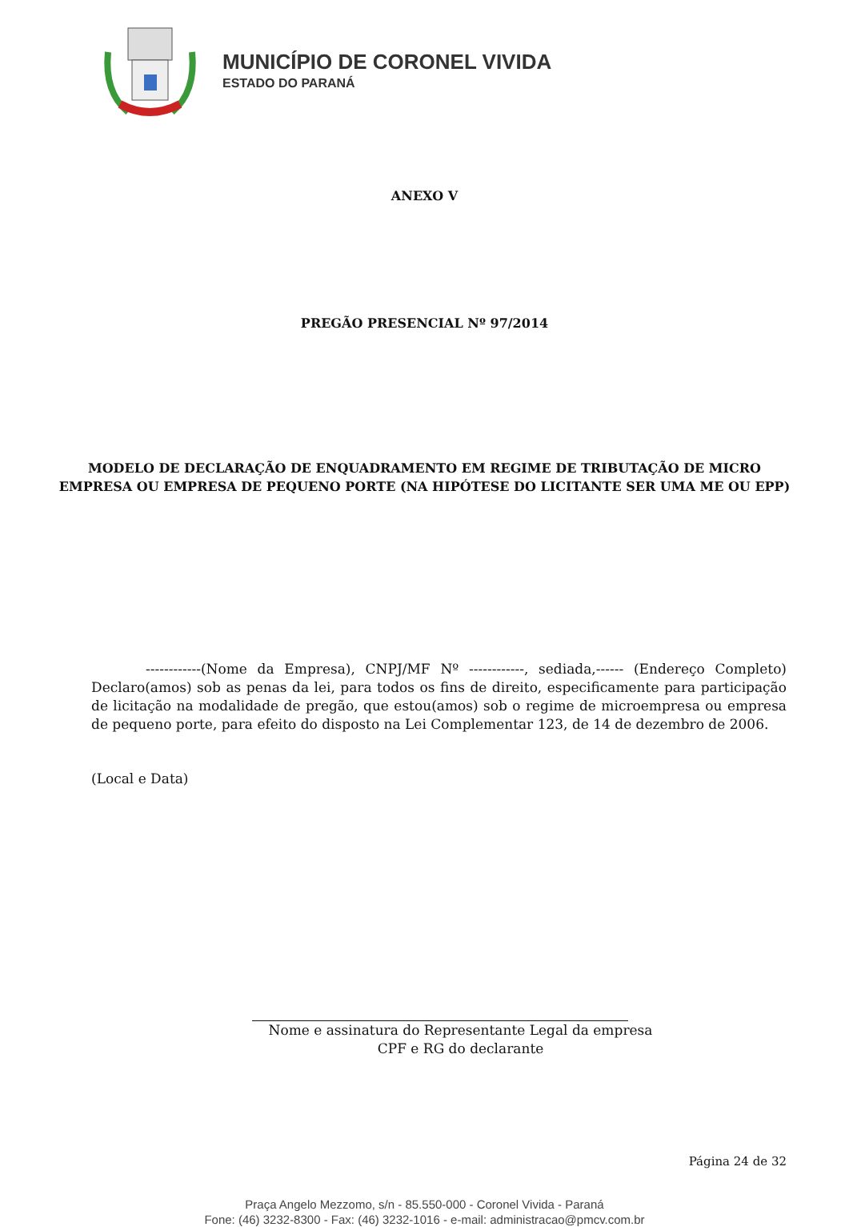MUNICÍPIO DE CORONEL VIVIDA
ESTADO DO PARANÁ
ANEXO V
PREGÃO PRESENCIAL Nº 97/2014
MODELO DE DECLARAÇÃO DE ENQUADRAMENTO EM REGIME DE TRIBUTAÇÃO DE MICRO
EMPRESA OU EMPRESA DE PEQUENO PORTE (NA HIPÓTESE DO LICITANTE SER UMA ME OU EPP)
------------(Nome da Empresa), CNPJ/MF Nº ------------, sediada,------ (Endereço Completo) Declaro(amos) sob as penas da lei, para todos os fins de direito, especificamente para participação de licitação na modalidade de pregão, que estou(amos) sob o regime de microempresa ou empresa de pequeno porte, para efeito do disposto na Lei Complementar 123, de 14 de dezembro de 2006.
(Local e Data)
Nome e assinatura do Representante Legal da empresa
CPF e RG do declarante
Página 24 de 32
Praça Angelo Mezzomo, s/n - 85.550-000 - Coronel Vivida - Paraná
Fone: (46) 3232-8300 - Fax: (46) 3232-1016 - e-mail: administracao@pmcv.com.br